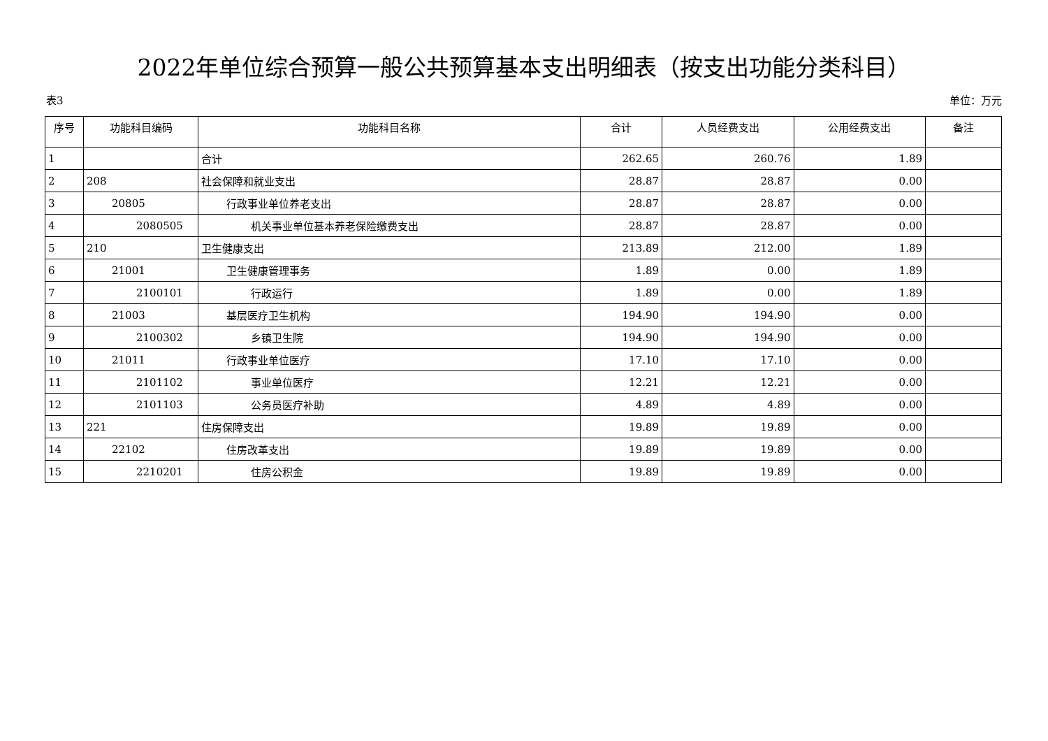2022年单位综合预算一般公共预算基本支出明细表（按支出功能分类科目）
表3 单位：万元
| 序号 | 功能科目编码 | 功能科目名称 | 合计 | 人员经费支出 | 公用经费支出 | 备注 |
| --- | --- | --- | --- | --- | --- | --- |
| 1 | | 合计 | 262.65 | 260.76 | 1.89 | |
| 2 | 208 | 社会保障和就业支出 | 28.87 | 28.87 | 0.00 | |
| 3 | 20805 | 行政事业单位养老支出 | 28.87 | 28.87 | 0.00 | |
| 4 | 2080505 | 机关事业单位基本养老保险缴费支出 | 28.87 | 28.87 | 0.00 | |
| 5 | 210 | 卫生健康支出 | 213.89 | 212.00 | 1.89 | |
| 6 | 21001 | 卫生健康管理事务 | 1.89 | 0.00 | 1.89 | |
| 7 | 2100101 | 行政运行 | 1.89 | 0.00 | 1.89 | |
| 8 | 21003 | 基层医疗卫生机构 | 194.90 | 194.90 | 0.00 | |
| 9 | 2100302 | 乡镇卫生院 | 194.90 | 194.90 | 0.00 | |
| 10 | 21011 | 行政事业单位医疗 | 17.10 | 17.10 | 0.00 | |
| 11 | 2101102 | 事业单位医疗 | 12.21 | 12.21 | 0.00 | |
| 12 | 2101103 | 公务员医疗补助 | 4.89 | 4.89 | 0.00 | |
| 13 | 221 | 住房保障支出 | 19.89 | 19.89 | 0.00 | |
| 14 | 22102 | 住房改革支出 | 19.89 | 19.89 | 0.00 | |
| 15 | 2210201 | 住房公积金 | 19.89 | 19.89 | 0.00 | |